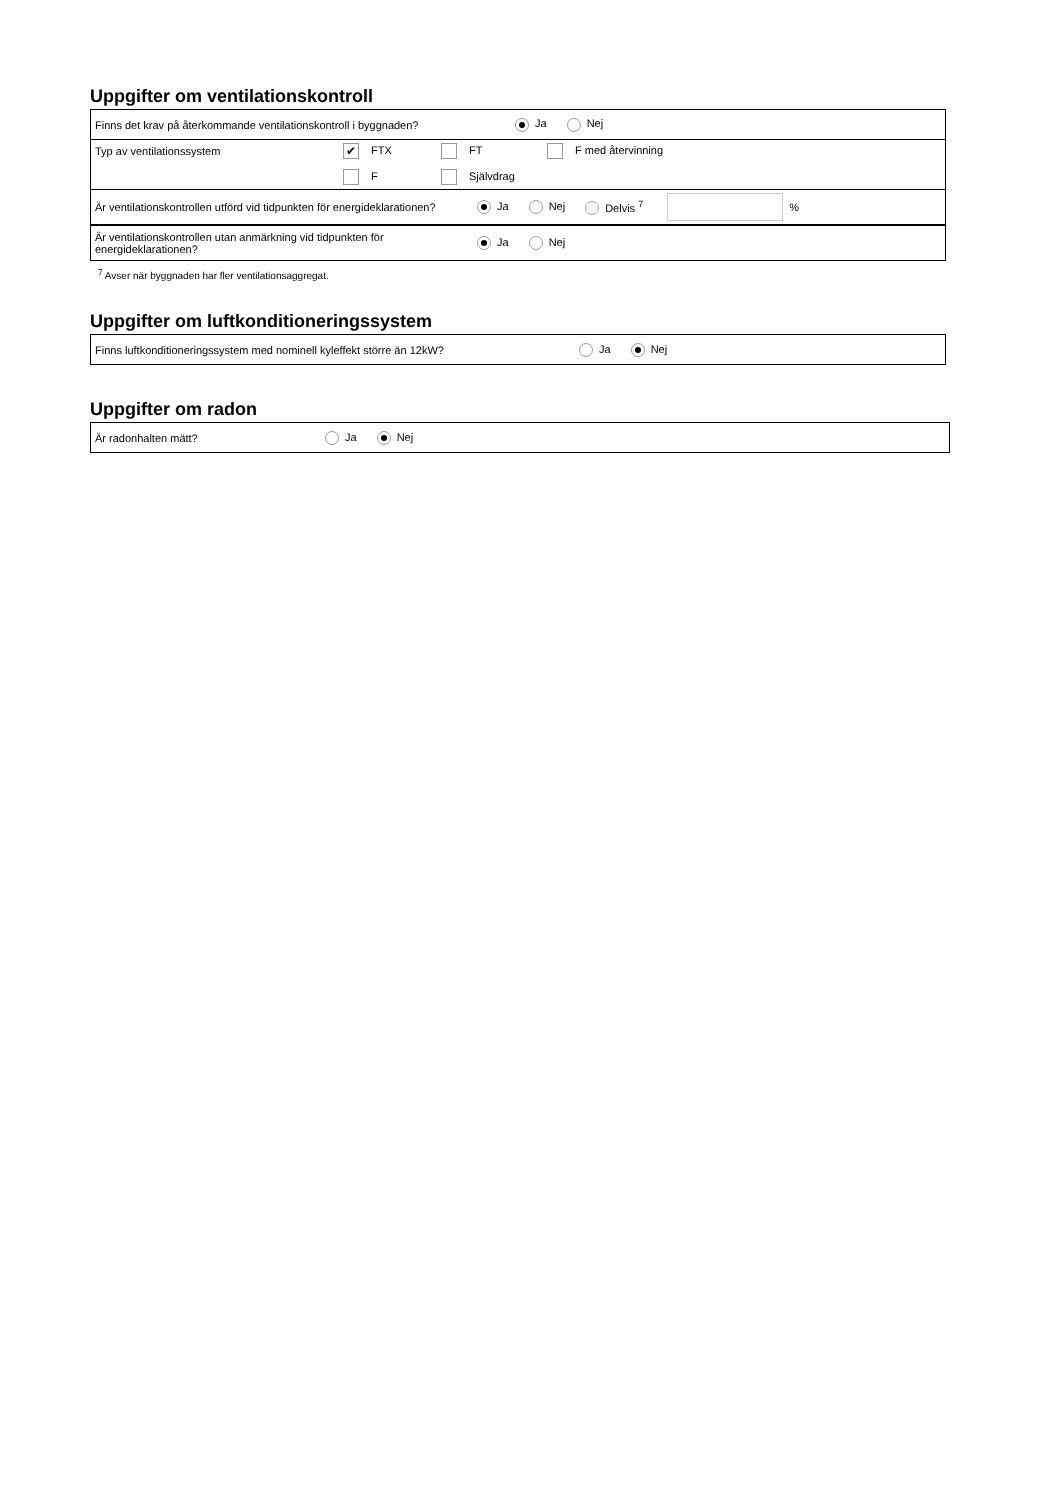Uppgifter om ventilationskontroll
Finns det krav på återkommande ventilationskontroll i byggnaden? Ja Nej
Typ av ventilationssystem
✔ FTX FT F med återvinning
F Självdrag
Är ventilationskontrollen utförd vid tidpunkten för energideklarationen? Ja Nej Delvis <sup>7</sup> %
Är ventilationskontrollen utan anmärkning vid tidpunkten för energideklarationen? Ja Nej
<sup>7</sup> Avser när byggnaden har fler ventilationsaggregat.
Uppgifter om luftkonditioneringssystem
Finns luftkonditioneringssystem med nominell kyleffekt större än 12kW? Ja Nej
Uppgifter om radon
Är radonhalten mätt? Ja Nej